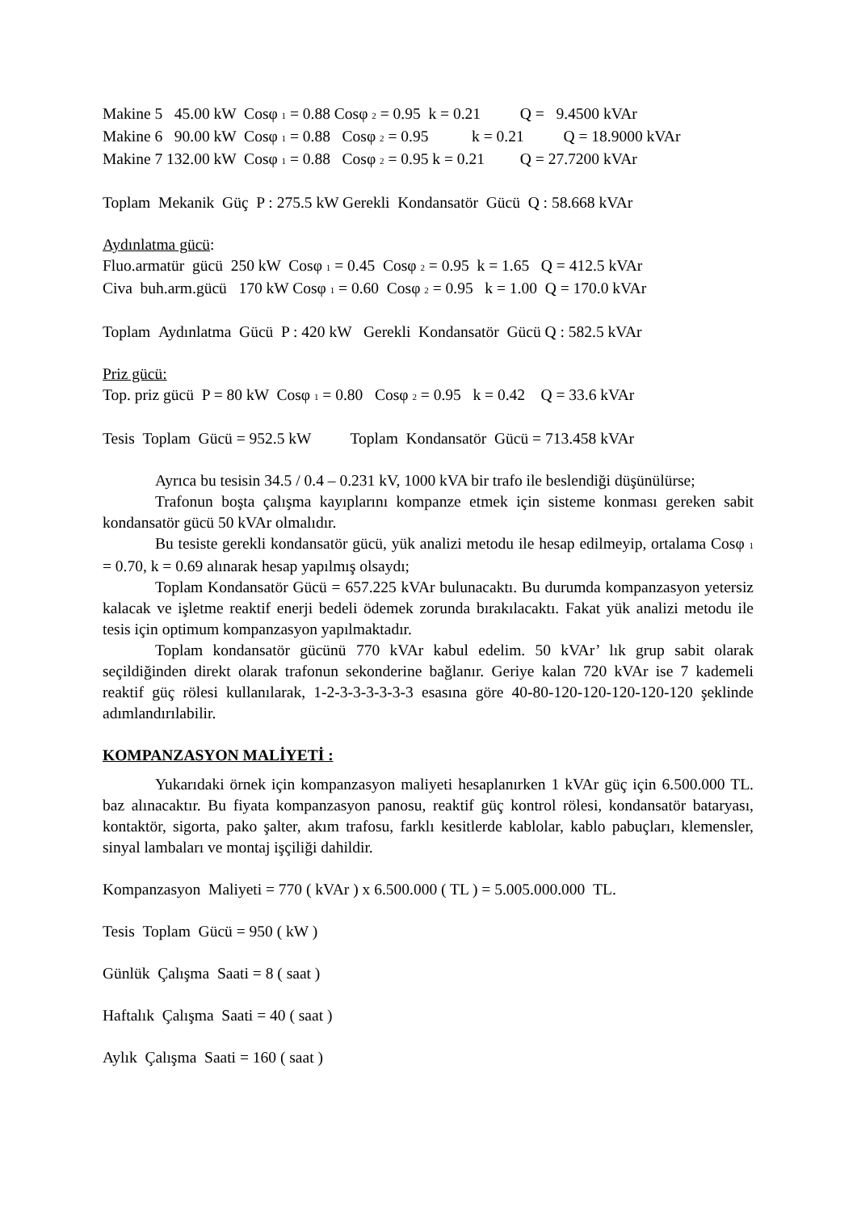Makine 5 45.00 kW Cosφ <sub>1</sub> = 0.88 Cosφ <sub>2</sub> = 0.95 k = 0.21 Q = 9.4500 kVAr
Makine 6 90.00 kW Cosφ <sub>1</sub> = 0.88 Cosφ <sub>2</sub> = 0.95 k = 0.21 Q = 18.9000 kVAr
Makine 7 132.00 kW Cosφ <sub>1</sub> = 0.88 Cosφ <sub>2</sub> = 0.95 k = 0.21 Q = 27.7200 kVAr
Toplam Mekanik Güç P : 275.5 kW Gerekli Kondansatör Gücü Q : 58.668 kVAr
Aydınlatma gücü:
Fluo.armatür gücü 250 kW Cosφ <sub>1</sub> = 0.45 Cosφ <sub>2</sub> = 0.95 k = 1.65 Q = 412.5 kVAr
Civa buh.arm.gücü 170 kW Cosφ <sub>1</sub> = 0.60 Cosφ <sub>2</sub> = 0.95 k = 1.00 Q = 170.0 kVAr
Toplam Aydınlatma Gücü P : 420 kW Gerekli Kondansatör Gücü Q : 582.5 kVAr
Priz gücü:
Top. priz gücü P = 80 kW Cosφ <sub>1</sub> = 0.80 Cosφ <sub>2</sub> = 0.95 k = 0.42 Q = 33.6 kVAr
Tesis Toplam Gücü = 952.5 kW Toplam Kondansatör Gücü = 713.458 kVAr
Ayrıca bu tesisin 34.5 / 0.4 – 0.231 kV, 1000 kVA bir trafo ile beslendiği düşünülürse;
Trafonun boşta çalışma kayıplarını kompanze etmek için sisteme konması gereken sabit kondansatör gücü 50 kVAr olmalıdır.
Bu tesiste gerekli kondansatör gücü, yük analizi metodu ile hesap edilmeyip, ortalama Cosφ <sub>1</sub> = 0.70, k = 0.69 alınarak hesap yapılmış olsaydı;
Toplam Kondansatör Gücü = 657.225 kVAr bulunacaktı. Bu durumda kompanzasyon yetersiz kalacak ve işletme reaktif enerji bedeli ödemek zorunda bırakılacaktı. Fakat yük analizi metodu ile tesis için optimum kompanzasyon yapılmaktadır.
Toplam kondansatör gücünü 770 kVAr kabul edelim. 50 kVAr’ lık grup sabit olarak seçildiğinden direkt olarak trafonun sekonderine bağlanır. Geriye kalan 720 kVAr ise 7 kademeli reaktif güç rölesi kullanılarak, 1-2-3-3-3-3-3-3 esasına göre 40-80-120-120-120-120-120 şeklinde adımlandırılabilir.
KOMPANZASYON MALİYETİ :
Yukarıdaki örnek için kompanzasyon maliyeti hesaplanırken 1 kVAr güç için 6.500.000 TL. baz alınacaktır. Bu fiyata kompanzasyon panosu, reaktif güç kontrol rölesi, kondansatör bataryası, kontaktör, sigorta, pako şalter, akım trafosu, farklı kesitlerde kablolar, kablo pabuçları, klemensler, sinyal lambaları ve montaj işçiliği dahildir.
Kompanzasyon Maliyeti = 770 ( kVAr ) x 6.500.000 ( TL ) = 5.005.000.000 TL.
Tesis Toplam Gücü = 950 ( kW )
Günlük Çalışma Saati = 8 ( saat )
Haftalık Çalışma Saati = 40 ( saat )
Aylık Çalışma Saati = 160 ( saat )